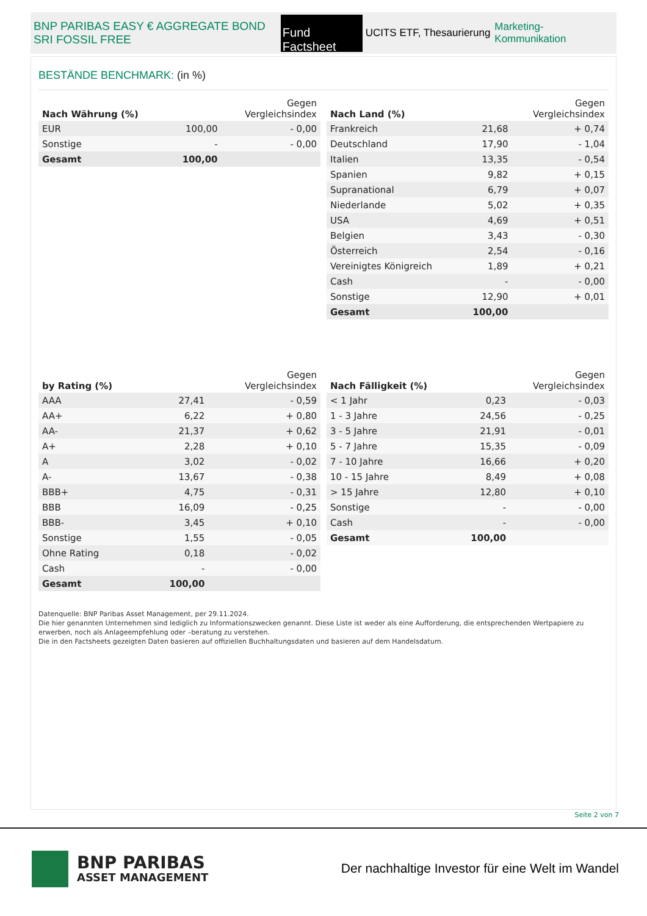BNP PARIBAS EASY € AGGREGATE BOND SRI FOSSIL FREE
Fund Factsheet
UCITS ETF, Thesaurierung
Marketing-Kommunikation
BESTÄNDE BENCHMARK: (in %)
| Nach Währung (%) | | Gegen Vergleichsindex |
| --- | --- | --- |
| EUR | 100,00 | - 0,00 |
| Sonstige | - | - 0,00 |
| Gesamt | 100,00 | |
| Nach Land (%) | | Gegen Vergleichsindex |
| --- | --- | --- |
| Frankreich | 21,68 | + 0,74 |
| Deutschland | 17,90 | - 1,04 |
| Italien | 13,35 | - 0,54 |
| Spanien | 9,82 | + 0,15 |
| Supranational | 6,79 | + 0,07 |
| Niederlande | 5,02 | + 0,35 |
| USA | 4,69 | + 0,51 |
| Belgien | 3,43 | - 0,30 |
| Österreich | 2,54 | - 0,16 |
| Vereinigtes Königreich | 1,89 | + 0,21 |
| Cash | - | - 0,00 |
| Sonstige | 12,90 | + 0,01 |
| Gesamt | 100,00 | |
| by Rating (%) | | Gegen Vergleichsindex |
| --- | --- | --- |
| AAA | 27,41 | - 0,59 |
| AA+ | 6,22 | + 0,80 |
| AA- | 21,37 | + 0,62 |
| A+ | 2,28 | + 0,10 |
| A | 3,02 | - 0,02 |
| A- | 13,67 | - 0,38 |
| BBB+ | 4,75 | - 0,31 |
| BBB | 16,09 | - 0,25 |
| BBB- | 3,45 | + 0,10 |
| Sonstige | 1,55 | - 0,05 |
| Ohne Rating | 0,18 | - 0,02 |
| Cash | - | - 0,00 |
| Gesamt | 100,00 | |
| Nach Fälligkeit (%) | | Gegen Vergleichsindex |
| --- | --- | --- |
| < 1 Jahr | 0,23 | - 0,03 |
| 1 - 3 Jahre | 24,56 | - 0,25 |
| 3 - 5 Jahre | 21,91 | - 0,01 |
| 5 - 7 Jahre | 15,35 | - 0,09 |
| 7 - 10 Jahre | 16,66 | + 0,20 |
| 10 - 15 Jahre | 8,49 | + 0,08 |
| > 15 Jahre | 12,80 | + 0,10 |
| Sonstige | - | - 0,00 |
| Cash | - | - 0,00 |
| Gesamt | 100,00 | |
Datenquelle: BNP Paribas Asset Management, per 29.11.2024.
Die hier genannten Unternehmen sind lediglich zu Informationszwecken genannt. Diese Liste ist weder als eine Aufforderung, die entsprechenden Wertpapiere zu erwerben, noch als Anlageempfehlung oder –beratung zu verstehen.
Die in den Factsheets gezeigten Daten basieren auf offiziellen Buchhaltungsdaten und basieren auf dem Handelsdatum.
Seite 2 von 7
BNP PARIBAS
ASSET MANAGEMENT
Der nachhaltige Investor für eine Welt im Wandel